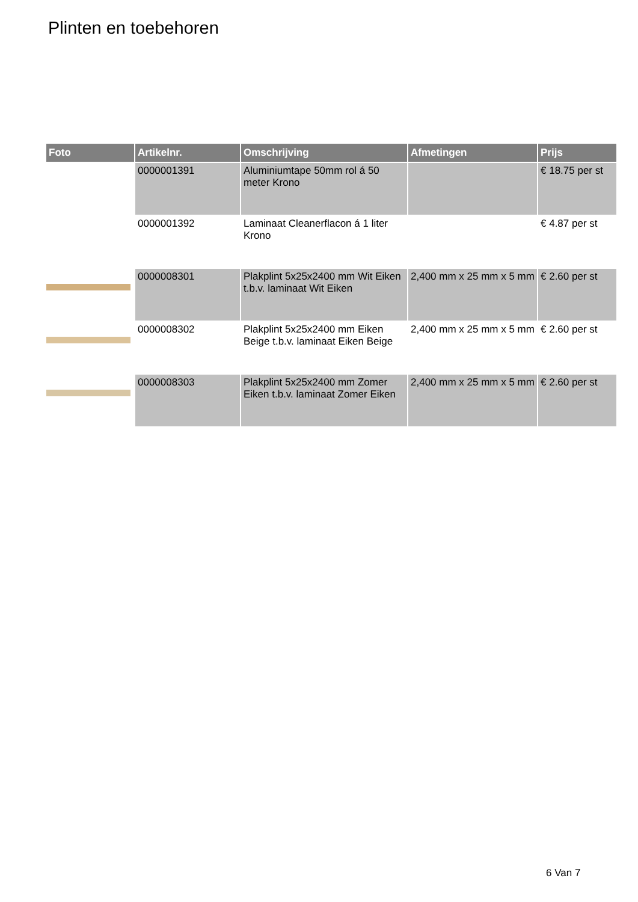Plinten en toebehoren
| Foto | Artikelnr. | Omschrijving | Afmetingen | Prijs |
| --- | --- | --- | --- | --- |
| | 0000001391 | Aluminiumtape 50mm rol á 50 meter Krono | | € 18.75 per st |
| | 0000001392 | Laminaat Cleanerflacon á 1 liter Krono | | € 4.87 per st |
| | 0000008301 | Plakplint 5x25x2400 mm Wit Eiken t.b.v. laminaat Wit Eiken | 2,400 mm x 25 mm x 5 mm | € 2.60 per st |
| | 0000008302 | Plakplint 5x25x2400 mm Eiken Beige t.b.v. laminaat Eiken Beige | 2,400 mm x 25 mm x 5 mm | € 2.60 per st |
| | 0000008303 | Plakplint 5x25x2400 mm Zomer Eiken t.b.v. laminaat Zomer Eiken | 2,400 mm x 25 mm x 5 mm | € 2.60 per st |
6 Van 7